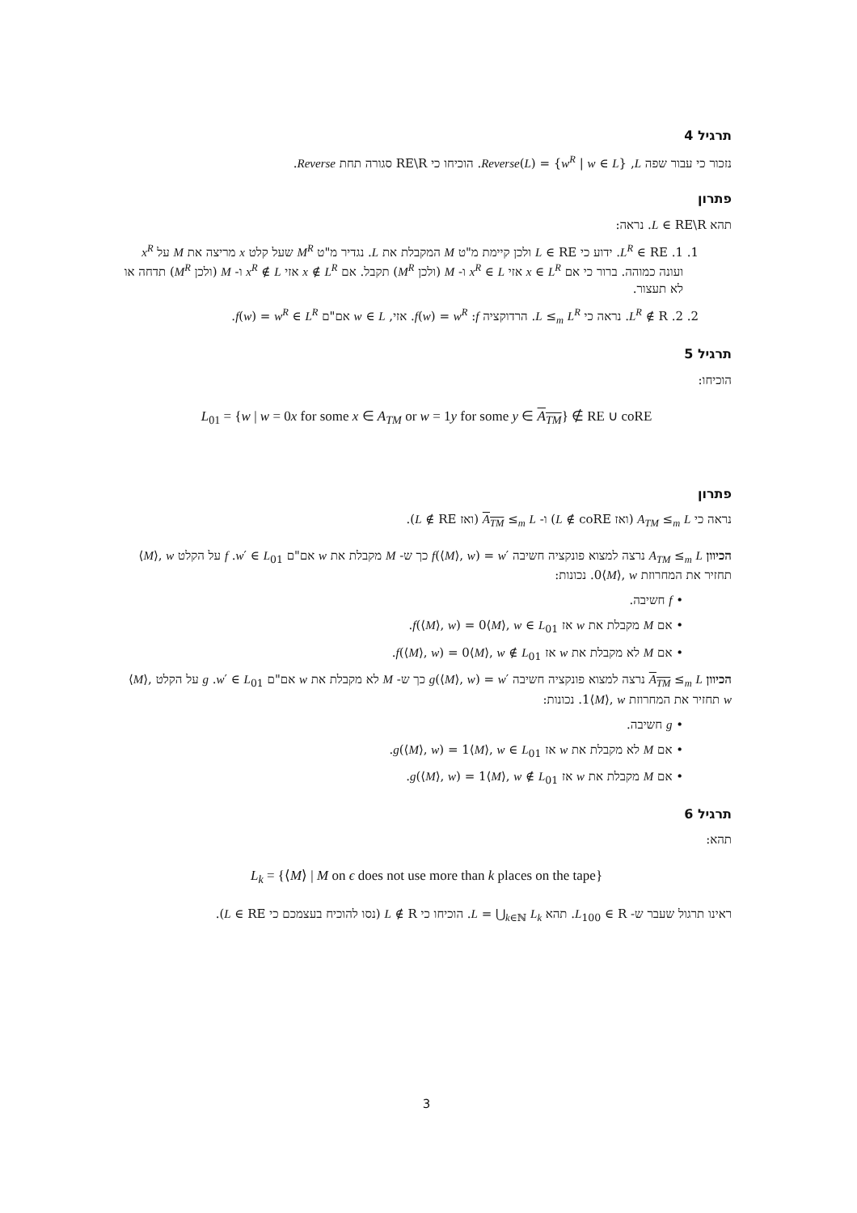תרגיל 4
נזכור כי עבור שפה L, Reverse(L) = {w<sup>R</sup> | w ∈ L}. הוכיחו כי RE\R סגורה תחת Reverse.
פתרון
תהא L ∈ RE\R. נראה:
1. 1. L<sup>R</sup> ∈ RE. ידוע כי L ∈ RE ולכן קיימת מ"ט M המקבלת את L. נגדיר מ"ט M<sup>R</sup> שעל קלט x מריצה את M על x<sup>R</sup> ועונה כמוהה. ברור כי אם x ∈ L<sup>R</sup> אזי x<sup>R</sup> ∈ L ו- M (ולכן M<sup>R</sup>) תקבל. אם x ∉ L<sup>R</sup> אזי x<sup>R</sup> ∉ L ו- M (ולכן M<sup>R</sup>) תדחה או לא תעצור.
2. 2. L<sup>R</sup> ∉ R. נראה כי L ≤<sub>m</sub> L<sup>R</sup>. הרדוקציה f: f(w) = w<sup>R</sup>. אזי, w ∈ L אם"ם f(w) = w<sup>R</sup> ∈ L<sup>R</sup>.
תרגיל 5
הוכיחו:
L<sub>01</sub> = {w | w = 0x for some x ∈ A<sub>TM</sub> or w = 1y for some y ∈ A<sub>TM</sub>} ∉ RE ∪ coRE
פתרון
נראה כי A<sub>TM</sub> ≤<sub>m</sub> L (ואז L ∉ coRE) ו- A<sub>TM</sub> ≤<sub>m</sub> L (ואז L ∉ RE).
הכיוון A<sub>TM</sub> ≤<sub>m</sub> L נרצה למצוא פונקציה חשיבה f(⟨M⟩, w) = w′ כך ש- M מקבלת את w אם"ם w′ ∈ L<sub>01</sub>. f על הקלט ⟨M⟩, w תחזיר את המחרוזת 0⟨M⟩, w. נכונות:
• f חשיבה.
• אם M מקבלת את w אז f(⟨M⟩, w) = 0⟨M⟩, w ∈ L<sub>01</sub>.
• אם M לא מקבלת את w אז f(⟨M⟩, w) = 0⟨M⟩, w ∉ L<sub>01</sub>.
הכיוון A<sub>TM</sub> ≤<sub>m</sub> L נרצה למצוא פונקציה חשיבה g(⟨M⟩, w) = w′ כך ש- M לא מקבלת את w אם"ם w′ ∈ L<sub>01</sub>. g על הקלט ⟨M⟩, w תחזיר את המחרוזת 1⟨M⟩, w. נכונות:
• g חשיבה.
• אם M לא מקבלת את w אז g(⟨M⟩, w) = 1⟨M⟩, w ∈ L<sub>01</sub>.
• אם M מקבלת את w אז g(⟨M⟩, w) = 1⟨M⟩, w ∉ L<sub>01</sub>.
תרגיל 6
תהא:
L<sub>k</sub> = {⟨M⟩ | M on ϵ does not use more than k places on the tape}
ראינו תרגול שעבר ש- L<sub>100</sub> ∈ R. תהא L = ⋃<sub>k∈ℕ</sub> L<sub>k</sub>. הוכיחו כי L ∉ R (נסו להוכיח בעצמכם כי L ∈ RE).
3